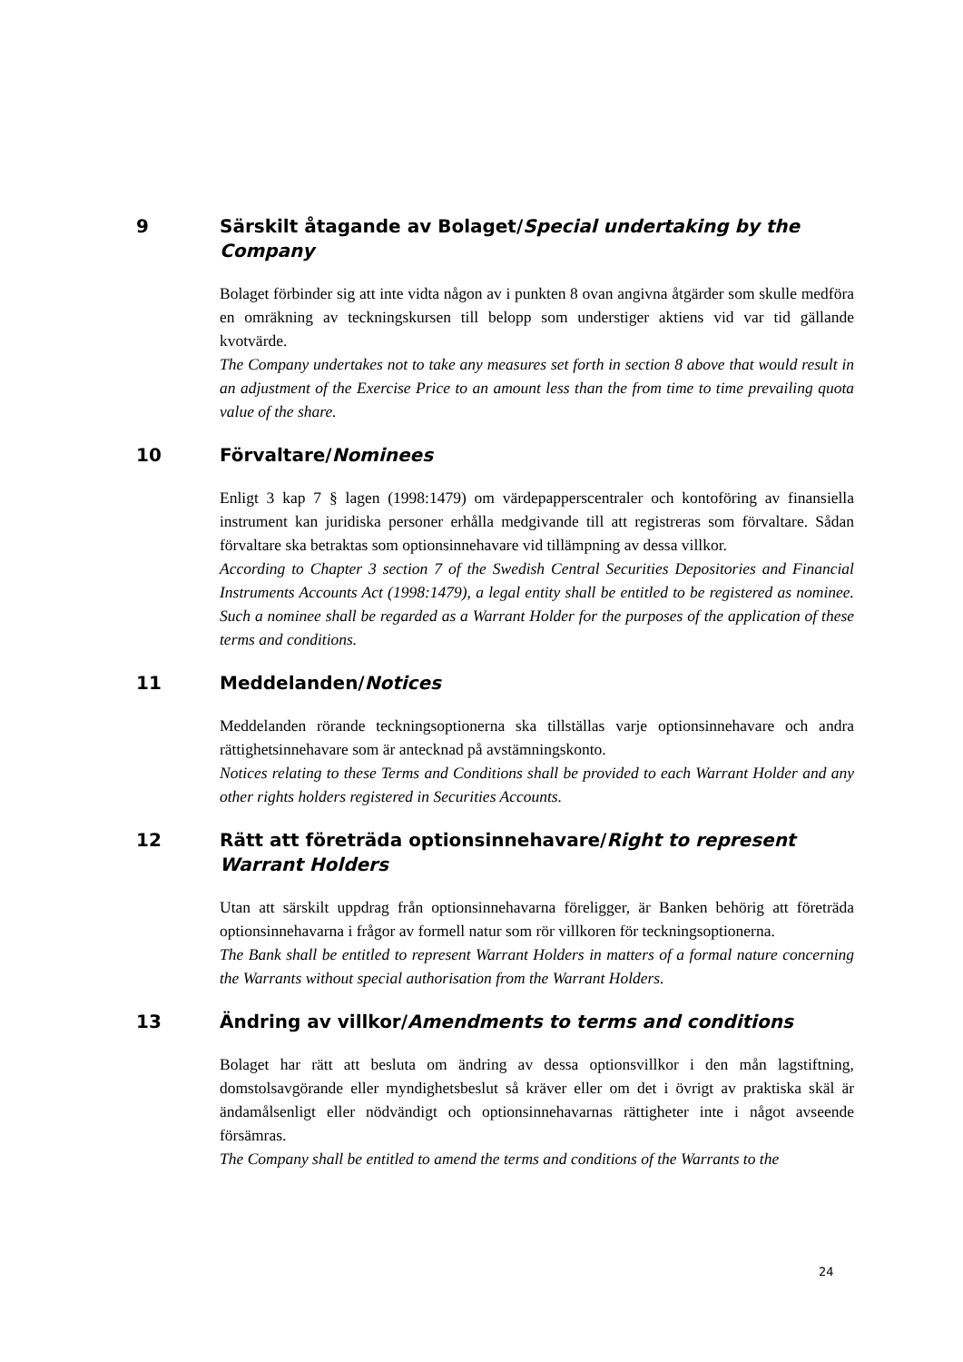9 Särskilt åtagande av Bolaget/Special undertaking by the Company
Bolaget förbinder sig att inte vidta någon av i punkten 8 ovan angivna åtgärder som skulle medföra en omräkning av teckningskursen till belopp som understiger aktiens vid var tid gällande kvotvärde.
The Company undertakes not to take any measures set forth in section 8 above that would result in an adjustment of the Exercise Price to an amount less than the from time to time prevailing quota value of the share.
10 Förvaltare/Nominees
Enligt 3 kap 7 § lagen (1998:1479) om värdepapperscentraler och kontoföring av finansiella instrument kan juridiska personer erhålla medgivande till att registreras som förvaltare. Sådan förvaltare ska betraktas som optionsinnehavare vid tillämpning av dessa villkor.
According to Chapter 3 section 7 of the Swedish Central Securities Depositories and Financial Instruments Accounts Act (1998:1479), a legal entity shall be entitled to be registered as nominee. Such a nominee shall be regarded as a Warrant Holder for the purposes of the application of these terms and conditions.
11 Meddelanden/Notices
Meddelanden rörande teckningsoptionerna ska tillställas varje optionsinnehavare och andra rättighetsinnehavare som är antecknad på avstämningskonto.
Notices relating to these Terms and Conditions shall be provided to each Warrant Holder and any other rights holders registered in Securities Accounts.
12 Rätt att företräda optionsinnehavare/Right to represent Warrant Holders
Utan att särskilt uppdrag från optionsinnehavarna föreligger, är Banken behörig att företräda optionsinnehavarna i frågor av formell natur som rör villkoren för teckningsoptionerna.
The Bank shall be entitled to represent Warrant Holders in matters of a formal nature concerning the Warrants without special authorisation from the Warrant Holders.
13 Ändring av villkor/Amendments to terms and conditions
Bolaget har rätt att besluta om ändring av dessa optionsvillkor i den mån lagstiftning, domstolsavgörande eller myndighetsbeslut så kräver eller om det i övrigt av praktiska skäl är ändamålsenligt eller nödvändigt och optionsinnehavarnas rättigheter inte i något avseende försämras.
The Company shall be entitled to amend the terms and conditions of the Warrants to the
24